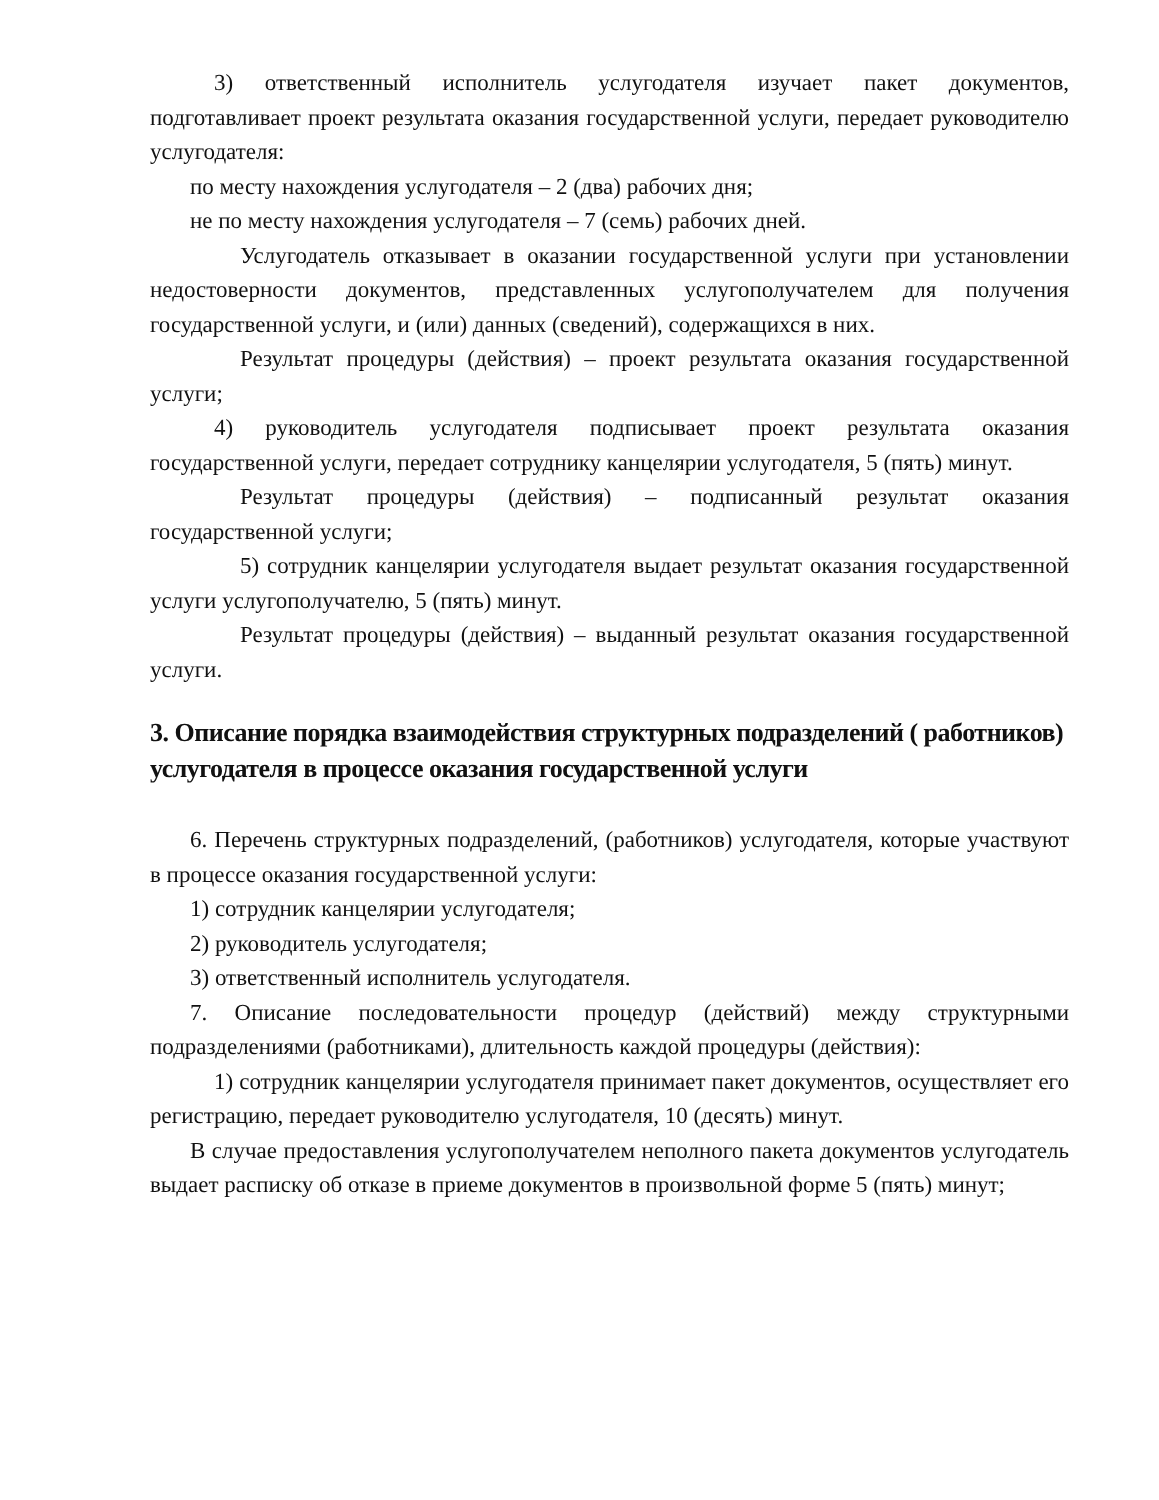3) ответственный исполнитель услугодателя изучает пакет документов, подготавливает проект результата оказания государственной услуги, передает руководителю услугодателя:
по месту нахождения услугодателя – 2 (два) рабочих дня;
не по месту нахождения услугодателя – 7 (семь) рабочих дней.
Услугодатель отказывает в оказании государственной услуги при установлении недостоверности документов, представленных услугополучателем для получения государственной услуги, и (или) данных (сведений), содержащихся в них.
Результат процедуры (действия) – проект результата оказания государственной услуги;
4) руководитель услугодателя подписывает проект результата оказания государственной услуги, передает сотруднику канцелярии услугодателя, 5 (пять) минут.
Результат процедуры (действия) – подписанный результат оказания государственной услуги;
5) сотрудник канцелярии услугодателя выдает результат оказания государственной услуги услугополучателю, 5 (пять) минут.
Результат процедуры (действия) – выданный результат оказания государственной услуги.
3. Описание порядка взаимодействия структурных подразделений ( работников) услугодателя в процессе оказания государственной услуги
6. Перечень структурных подразделений, (работников) услугодателя, которые участвуют в процессе оказания государственной услуги:
1) сотрудник канцелярии услугодателя;
2) руководитель услугодателя;
3) ответственный исполнитель услугодателя.
7. Описание последовательности процедур (действий) между структурными подразделениями (работниками), длительность каждой процедуры (действия):
1) сотрудник канцелярии услугодателя принимает пакет документов, осуществляет его регистрацию, передает руководителю услугодателя, 10 (десять) минут.
В случае предоставления услугополучателем неполного пакета документов услугодатель выдает расписку об отказе в приеме документов в произвольной форме 5 (пять) минут;